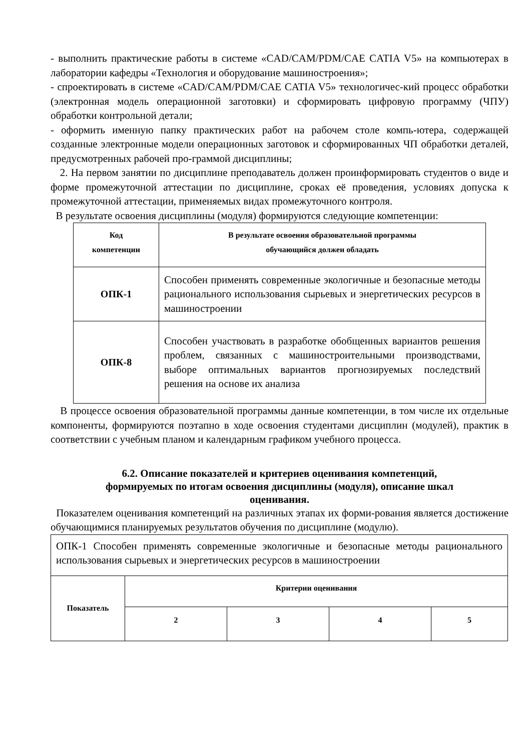- выполнить практические работы в системе «CAD/CAM/PDM/CAE CATIA V5» на компьютерах в лаборатории кафедры «Технология и оборудование машиностроения»;
- спроектировать в системе «CAD/CAM/PDM/CAE CATIA V5» технологичес-кий процесс обработки (электронная модель операционной заготовки) и сформировать цифровую программу (ЧПУ) обработки контрольной детали;
- оформить именную папку практических работ на рабочем столе компь-ютера, содержащей созданные электронные модели операционных заготовок и сформированных ЧП обработки деталей, предусмотренных рабочей про-граммой дисциплины;
2. На первом занятии по дисциплине преподаватель должен проинформировать студентов о виде и форме промежуточной аттестации по дисциплине, сроках её проведения, условиях допуска к промежуточной аттестации, применяемых видах промежуточного контроля.
В результате освоения дисциплины (модуля) формируются следующие компетенции:
| Код компетенции | В результате освоения образовательной программы обучающийся должен обладать |
| --- | --- |
| ОПК-1 | Способен применять современные экологичные и безопасные методы рационального использования сырьевых и энергетических ресурсов в машиностроении |
| ОПК-8 | Способен участвовать в разработке обобщенных вариантов решения проблем, связанных с машиностроительными производствами, выборе оптимальных вариантов прогнозируемых последствий решения на основе их анализа |
В процессе освоения образовательной программы данные компетенции, в том числе их отдельные компоненты, формируются поэтапно в ходе освоения студентами дисциплин (модулей), практик в соответствии с учебным планом и календарным графиком учебного процесса.
6.2. Описание показателей и критериев оценивания компетенций,
формируемых по итогам освоения дисциплины (модуля), описание шкал
оценивания.
Показателем оценивания компетенций на различных этапах их форми-рования является достижение обучающимися планируемых результатов обучения по дисциплине (модулю).
| ОПК-1 Способен применять современные экологичные и безопасные методы рационального использования сырьевых и энергетических ресурсов в машиностроении | | | | |
| Показатель | Критерии оценивания | | | |
| | 2 | 3 | 4 | 5 |